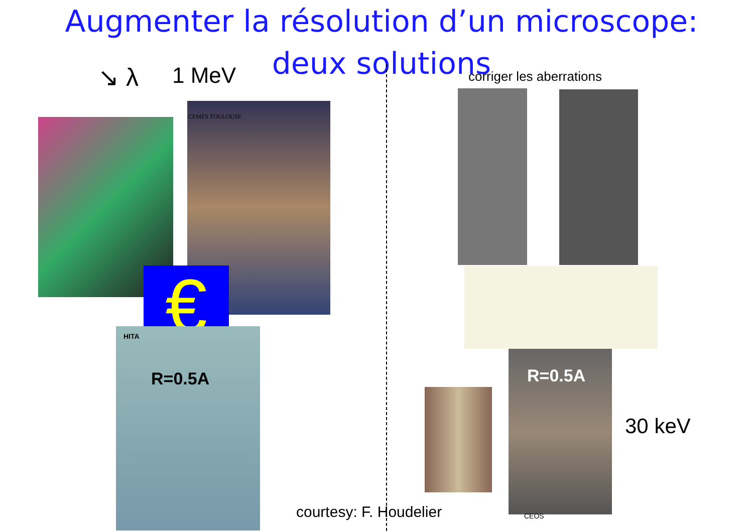Augmenter la résolution d’un microscope:
deux solutions
↘ λ 1 MeV corriger les aberrations
CEMES TOULOUSE
€
HITA
R=0.5A R=0.5A
30 keV
CEOS
courtesy: F. Houdelier